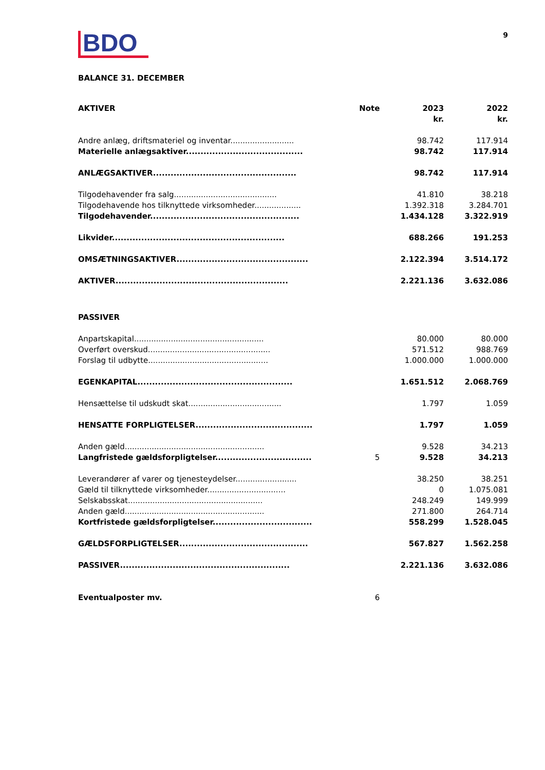BDO
9
BALANCE 31. DECEMBER
| AKTIVER | Note | 2023 kr. | 2022 kr. |
| --- | --- | --- | --- |
| Andre anlæg, driftsmateriel og inventar.......................... | | 98.742 | 117.914 |
| Materielle anlægsaktiver........................................ | | 98.742 | 117.914 |
| ANLÆGSAKTIVER................................................. | | 98.742 | 117.914 |
| Tilgodehavender fra salg.......................................... | | 41.810 | 38.218 |
| Tilgodehavende hos tilknyttede virksomheder................... | | 1.392.318 | 3.284.701 |
| Tilgodehavender................................................... | | 1.434.128 | 3.322.919 |
| Likvider........................................................... | | 688.266 | 191.253 |
| OMSÆTNINGSAKTIVER............................................. | | 2.122.394 | 3.514.172 |
| AKTIVER........................................................... | | 2.221.136 | 3.632.086 |
| PASSIVER | | | |
| Anpartskapital..................................................... | | 80.000 | 80.000 |
| Overført overskud.................................................. | | 571.512 | 988.769 |
| Forslag til udbytte................................................. | | 1.000.000 | 1.000.000 |
| EGENKAPITAL..................................................... | | 1.651.512 | 2.068.769 |
| Hensættelse til udskudt skat...................................... | | 1.797 | 1.059 |
| HENSATTE FORPLIGTELSER........................................ | | 1.797 | 1.059 |
| Anden gæld......................................................... | | 9.528 | 34.213 |
| Langfristede gældsforpligtelser................................. | 5 | 9.528 | 34.213 |
| Leverandører af varer og tjenesteydelser......................... | | 38.250 | 38.251 |
| Gæld til tilknyttede virksomheder................................ | | 0 | 1.075.081 |
| Selskabsskat....................................................... | | 248.249 | 149.999 |
| Anden gæld......................................................... | | 271.800 | 264.714 |
| Kortfristede gældsforpligtelser.................................. | | 558.299 | 1.528.045 |
| GÆLDSFORPLIGTELSER............................................ | | 567.827 | 1.562.258 |
| PASSIVER.......................................................... | | 2.221.136 | 3.632.086 |
| Eventualposter mv. | 6 | | |